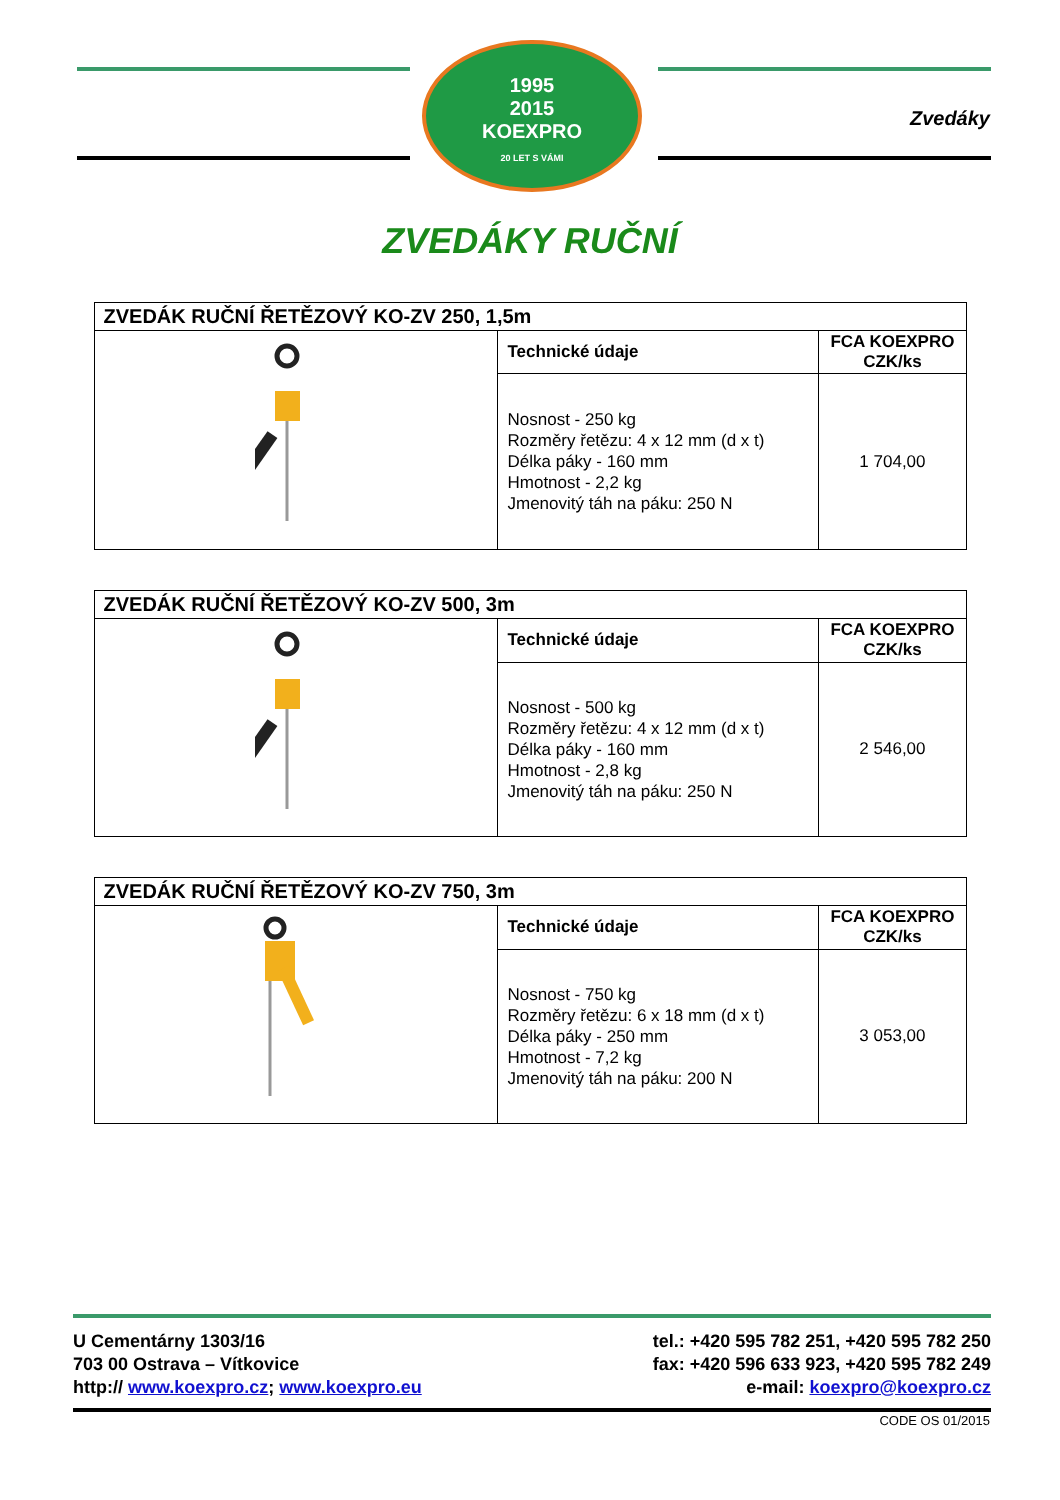1995
2015
KOEXPRO
20 LET S VÁMI
Zvedáky
ZVEDÁKY RUČNÍ
| ZVEDÁK RUČNÍ ŘETĚZOVÝ KO-ZV 250, 1,5m | | |
| --- | --- | --- |
| | Technické údaje | FCA KOEXPRO CZK/ks |
| | Nosnost - 250 kg Rozměry řetězu: 4 x 12 mm (d x t) Délka páky - 160 mm Hmotnost - 2,2 kg Jmenovitý táh na páku: 250 N | 1 704,00 |
| ZVEDÁK RUČNÍ ŘETĚZOVÝ KO-ZV 500, 3m | | |
| --- | --- | --- |
| | Technické údaje | FCA KOEXPRO CZK/ks |
| | Nosnost - 500 kg Rozměry řetězu: 4 x 12 mm (d x t) Délka páky - 160 mm Hmotnost - 2,8 kg Jmenovitý táh na páku: 250 N | 2 546,00 |
| ZVEDÁK RUČNÍ ŘETĚZOVÝ KO-ZV 750, 3m | | |
| --- | --- | --- |
| | Technické údaje | FCA KOEXPRO CZK/ks |
| | Nosnost - 750 kg Rozměry řetězu: 6 x 18 mm (d x t) Délka páky - 250 mm Hmotnost - 7,2 kg Jmenovitý táh na páku: 200 N | 3 053,00 |
U Cementárny 1303/16
703 00 Ostrava – Vítkovice
http:// www.koexpro.cz; www.koexpro.eu
tel.: +420 595 782 251, +420 595 782 250
fax: +420 596 633 923, +420 595 782 249
e-mail: koexpro@koexpro.cz
CODE OS 01/2015